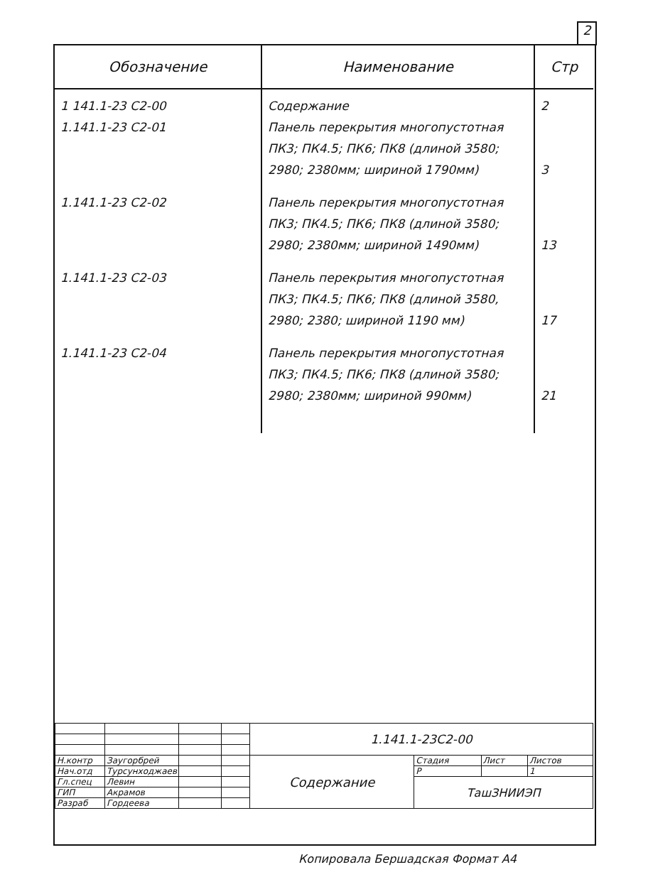2
| Обозначение | Наименование | Стр |
| --- | --- | --- |
| 1 141.1-23 С2-00 1.141.1-23 С2-01 | Содержание Панель перекрытия многопустотная ПК3; ПК4.5; ПК6; ПК8 (длиной 3580; 2980; 2380мм; шириной 1790мм) | 2 3 |
| 1.141.1-23 С2-02 | Панель перекрытия многопустотная ПК3; ПК4.5; ПК6; ПК8 (длиной 3580; 2980; 2380мм; шириной 1490мм) | 13 |
| 1.141.1-23 С2-03 | Панель перекрытия многопустотная ПК3; ПК4.5; ПК6; ПК8 (длиной 3580, 2980; 2380; шириной 1190 мм) | 17 |
| 1.141.1-23 С2-04 | Панель перекрытия многопустотная ПК3; ПК4.5; ПК6; ПК8 (длиной 3580; 2980; 2380мм; шириной 990мм) | 21 |
| | | | | 1.141.1-23С2-00 | | | |
| Н.контр | Заугорбрей | | | Содержание | Стадия | Лист | Листов |
| Нач.отд | Турсунходжаев | | | | Р | | 1 |
| Гл.спец | Левин | | | | ТашЗНИИЭП | | |
| ГИП | Акрамов | | | | | | |
| Разраб | Гордеева | | | | | | |
Копировала Бершадская Формат А4